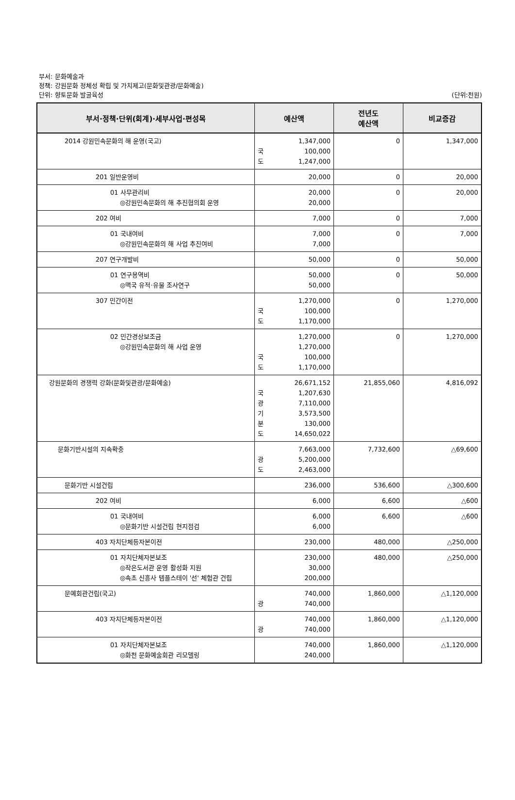부서: 문화예술과
정책: 강원문화 정체성 확립 및 가치제고(문화및관광/문화예술)
단위: 향토문화 발굴육성 (단위:천원)
| 부서·정책·단위(회계)·세부사업·편성목 | 예산액 | 전년도 예산액 | 비교증감 |
| --- | --- | --- | --- |
| 2014 강원민속문화의 해 운영(국고) | 1,347,000 국 100,000 도 1,247,000 | 0 | 1,347,000 |
| 201 일반운영비 | 20,000 | 0 | 20,000 |
| 01 사무관리비 ◎강원민속문화의 해 추진협의회 운영 | 20,000 20,000 | 0 | 20,000 |
| 202 여비 | 7,000 | 0 | 7,000 |
| 01 국내여비 ◎강원민속문화의 해 사업 추진여비 | 7,000 7,000 | 0 | 7,000 |
| 207 연구개발비 | 50,000 | 0 | 50,000 |
| 01 연구용역비 ◎맥국 유적·유물 조사연구 | 50,000 50,000 | 0 | 50,000 |
| 307 민간이전 | 1,270,000 국 100,000 도 1,170,000 | 0 | 1,270,000 |
| 02 민간경상보조금 ◎강원민속문화의 해 사업 운영 | 1,270,000 1,270,000 국 100,000 도 1,170,000 | 0 | 1,270,000 |
| 강원문화의 경쟁력 강화(문화및관광/문화예술) | 26,671,152 국 1,207,630 광 7,110,000 기 3,573,500 분 130,000 도 14,650,022 | 21,855,060 | 4,816,092 |
| 문화기반시설의 지속확충 | 7,663,000 광 5,200,000 도 2,463,000 | 7,732,600 | △69,600 |
| 문화기반 시설건립 | 236,000 | 536,600 | △300,600 |
| 202 여비 | 6,000 | 6,600 | △600 |
| 01 국내여비 ◎문화기반 시설건립 현지점검 | 6,000 6,000 | 6,600 | △600 |
| 403 자치단체등자본이전 | 230,000 | 480,000 | △250,000 |
| 01 자치단체자본보조 ◎작은도서관 운영 활성화 지원 ◎속초 신흥사 템플스테이 '선' 체험관 건립 | 230,000 30,000 200,000 | 480,000 | △250,000 |
| 문예회관건립(국고) | 740,000 광 740,000 | 1,860,000 | △1,120,000 |
| 403 자치단체등자본이전 | 740,000 광 740,000 | 1,860,000 | △1,120,000 |
| 01 자치단체자본보조 ◎화천 문화예술회관 리모델링 | 740,000 240,000 | 1,860,000 | △1,120,000 |